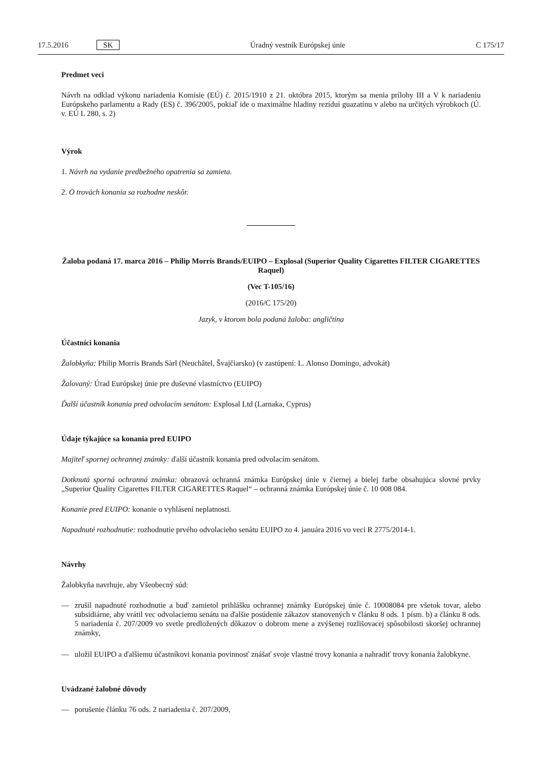17.5.2016 SK Úradný vestník Európskej únie C 175/17
Predmet veci
Návrh na odklad výkonu nariadenia Komisie (EÚ) č. 2015/1910 z 21. októbra 2015, ktorým sa menia prílohy III a V k nariadeniu Európskeho parlamentu a Rady (ES) č. 396/2005, pokiaľ ide o maximálne hladiny rezíduí guazatínu v alebo na určitých výrobkoch (Ú. v. EÚ L 280, s. 2)
Výrok
1. Návrh na vydanie predbežného opatrenia sa zamieta.
2. O trovách konania sa rozhodne neskôr.
Žaloba podaná 17. marca 2016 – Philip Morris Brands/EUIPO – Explosal (Superior Quality Cigarettes FILTER CIGARETTES Raquel)
(Vec T-105/16)
(2016/C 175/20)
Jazyk, v ktorom bola podaná žaloba: angličtina
Účastníci konania
Žalobkyňa: Philip Morris Brands Sàrl (Neuchâtel, Švajčiarsko) (v zastúpení: L. Alonso Domingo, advokát)
Žalovaný: Úrad Európskej únie pre duševné vlastníctvo (EUIPO)
Ďalší účastník konania pred odvolacím senátom: Explosal Ltd (Larnaka, Cyprus)
Údaje týkajúce sa konania pred EUIPO
Majiteľ spornej ochrannej známky: ďalší účastník konania pred odvolacím senátom.
Dotknutá sporná ochranná známka: obrazová ochranná známka Európskej únie v čiernej a bielej farbe obsahujúca slovné prvky „Superior Quality Cigarettes FILTER CIGARETTES Raquel“ – ochranná známka Európskej únie č. 10 008 084.
Konanie pred EUIPO: konanie o vyhlásení neplatnosti.
Napadnuté rozhodnutie: rozhodnutie prvého odvolacieho senátu EUIPO zo 4. januára 2016 vo veci R 2775/2014-1.
Návrhy
Žalobkyňa navrhuje, aby Všeobecný súd:
— zrušil napadnuté rozhodnutie a buď zamietol prihlášku ochrannej známky Európskej únie č. 10008084 pre všetok tovar, alebo subsidiárne, aby vrátil vec odvolaciemu senátu na ďalšie posúdenie zákazov stanovených v článku 8 ods. 1 písm. b) a článku 8 ods. 5 nariadenia č. 207/2009 vo svetle predložených dôkazov o dobrom mene a zvýšenej rozlišovacej spôsobilosti skoršej ochrannej známky,
— uložil EUIPO a ďalšiemu účastníkovi konania povinnosť znášať svoje vlastné trovy konania a nahradiť trovy konania žalobkyne.
Uvádzané žalobné dôvody
— porušenie článku 76 ods. 2 nariadenia č. 207/2009,